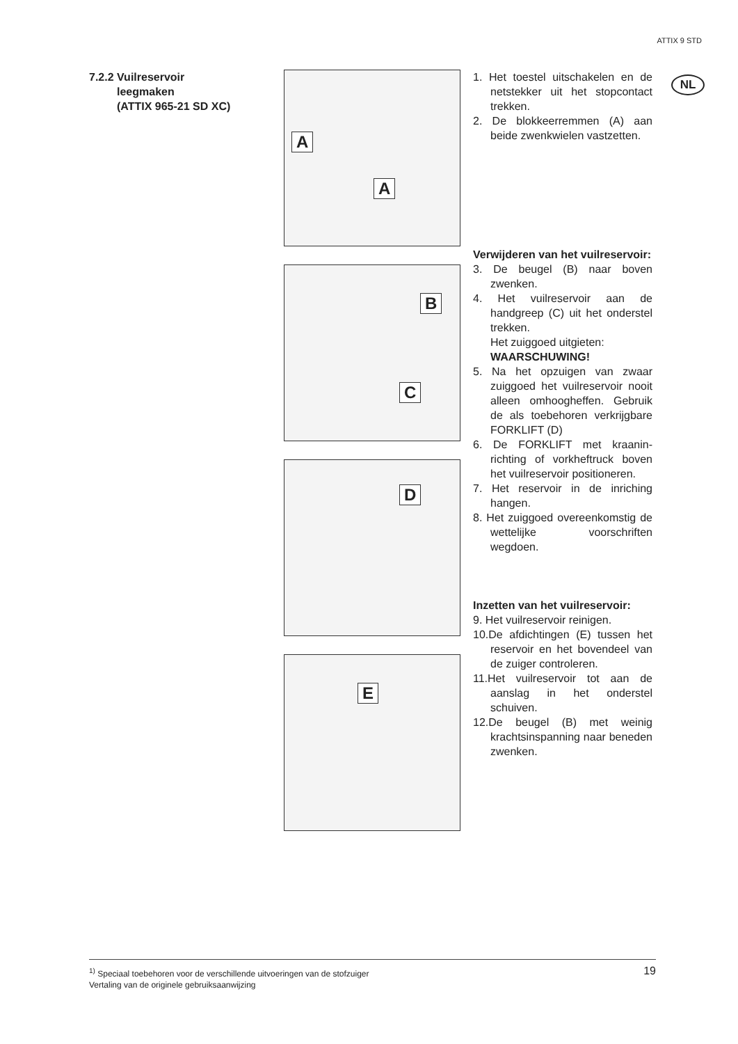ATTIX 9 STD
NL
7.2.2 Vuilreservoir
leegmaken
(ATTIX 965-21 SD XC)
A
A
B
C
D
E
1. Het toestel uitschakelen en de netstekker uit het stop­contact trekken.
2. De blokkeerremmen (A) aan beide zwenkwielen vastzet­ten.
Verwijderen van het vuilreser­voir:
3. De beugel (B) naar boven zwenken.
4. Het vuilreservoir aan de handgreep (C) uit het onder­stel trekken.
Het zuiggoed uitgieten:
WAARSCHUWING!
5. Na het opzuigen van zwaar zuiggoed het vuilreservoir nooit alleen omhoogheffen. Gebruik de als toebehoren verkrijgbare FORKLIFT (D)
6. De FORKLIFT met kraanin­richting of vorkheftruck bo­ven het vuilreservoir positio­neren.
7. Het reservoir in de inriching hangen.
8. Het zuiggoed overeenkom­stig de wettelijke voorschrif­ten wegdoen.
Inzetten van het vuilreservoir:
9. Het vuilreservoir reinigen.
10.De afdichtingen (E) tussen het reservoir en het boven­deel van de zuiger controle­ren.
11.Het vuilreservoir tot aan de aanslag in het onderstel schuiven.
12.De beugel (B) met weinig krachtsinspanning naar be­neden zwenken.
<sup>1)</sup> Speciaal toebehoren voor de verschillende uitvoeringen van de stofzuiger
Vertaling van de originele gebruiksaanwijzing
19